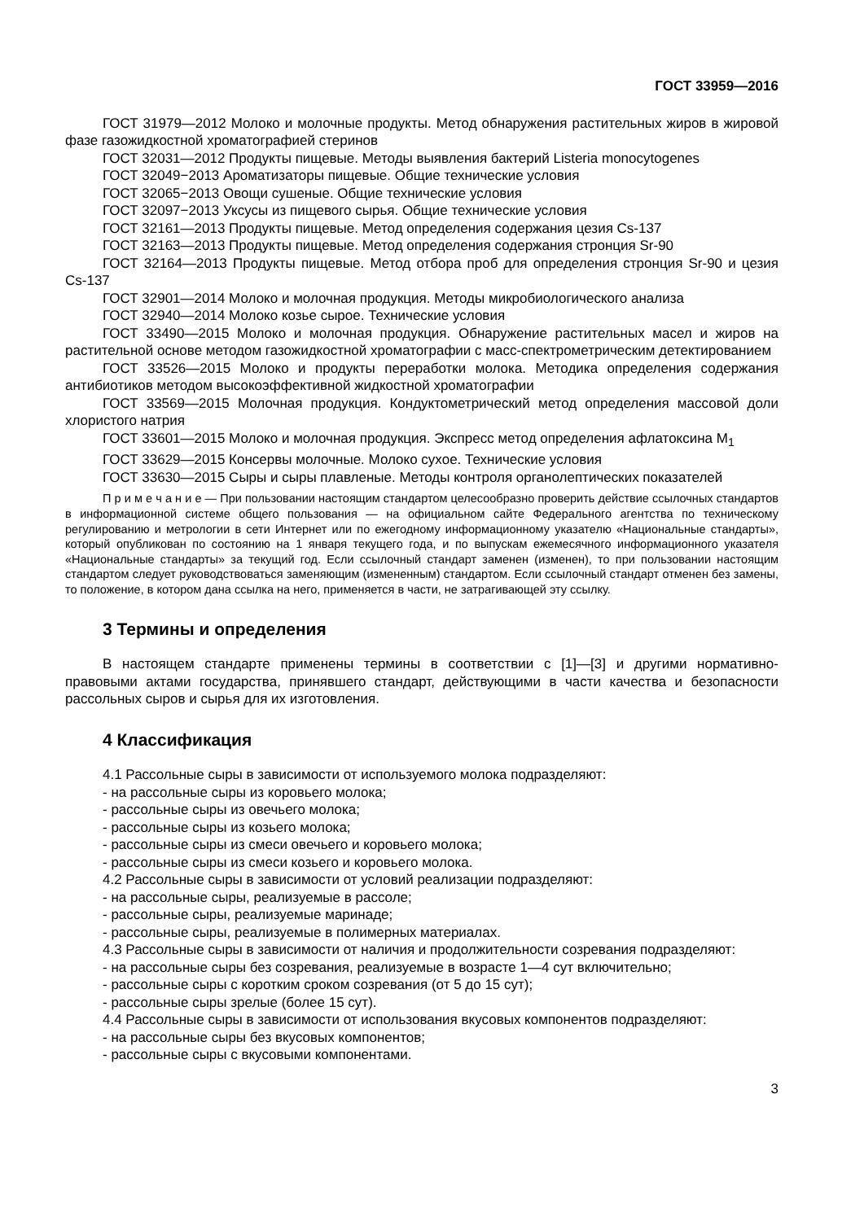ГОСТ 33959—2016
ГОСТ 31979—2012 Молоко и молочные продукты. Метод обнаружения растительных жиров в жировой фазе газожидкостной хроматографией стеринов
ГОСТ 32031—2012 Продукты пищевые. Методы выявления бактерий Listeria monocytogenes
ГОСТ 32049−2013 Ароматизаторы пищевые. Общие технические условия
ГОСТ 32065−2013 Овощи сушеные. Общие технические условия
ГОСТ 32097−2013 Уксусы из пищевого сырья. Общие технические условия
ГОСТ 32161—2013 Продукты пищевые. Метод определения содержания цезия Cs-137
ГОСТ 32163—2013 Продукты пищевые. Метод определения содержания стронция Sr-90
ГОСТ 32164—2013 Продукты пищевые. Метод отбора проб для определения стронция Sr-90 и цезия Cs-137
ГОСТ 32901—2014 Молоко и молочная продукция. Методы микробиологического анализа
ГОСТ 32940—2014 Молоко козье сырое. Технические условия
ГОСТ 33490—2015 Молоко и молочная продукция. Обнаружение растительных масел и жиров на растительной основе методом газожидкостной хроматографии с масс-спектрометрическим детектированием
ГОСТ 33526—2015 Молоко и продукты переработки молока. Методика определения содержания антибиотиков методом высокоэффективной жидкостной хроматографии
ГОСТ 33569—2015 Молочная продукция. Кондуктометрический метод определения массовой доли хлористого натрия
ГОСТ 33601—2015 Молоко и молочная продукция. Экспресс метод определения афлатоксина M<sub>1</sub>
ГОСТ 33629—2015 Консервы молочные. Молоко сухое. Технические условия
ГОСТ 33630—2015 Сыры и сыры плавленые. Методы контроля органолептических показателей
П р и м е ч а н и е — При пользовании настоящим стандартом целесообразно проверить действие ссылочных стандартов в информационной системе общего пользования — на официальном сайте Федерального агентства по техническому регулированию и метрологии в сети Интернет или по ежегодному информационному указателю «Национальные стандарты», который опубликован по состоянию на 1 января текущего года, и по выпускам ежемесячного информационного указателя «Национальные стандарты» за текущий год. Если ссылочный стандарт заменен (изменен), то при пользовании настоящим стандартом следует руководствоваться заменяющим (измененным) стандартом. Если ссылочный стандарт отменен без замены, то положение, в котором дана ссылка на него, применяется в части, не затрагивающей эту ссылку.
3 Термины и определения
В настоящем стандарте применены термины в соответствии с [1]—[3] и другими нормативно-правовыми актами государства, принявшего стандарт, действующими в части качества и безопасности рассольных сыров и сырья для их изготовления.
4 Классификация
4.1 Рассольные сыры в зависимости от используемого молока подразделяют:
- на рассольные сыры из коровьего молока;
- рассольные сыры из овечьего молока;
- рассольные сыры из козьего молока;
- рассольные сыры из смеси овечьего и коровьего молока;
- рассольные сыры из смеси козьего и коровьего молока.
4.2 Рассольные сыры в зависимости от условий реализации подразделяют:
- на рассольные сыры, реализуемые в рассоле;
- рассольные сыры, реализуемые маринаде;
- рассольные сыры, реализуемые в полимерных материалах.
4.3 Рассольные сыры в зависимости от наличия и продолжительности созревания подразделяют:
- на рассольные сыры без созревания, реализуемые в возрасте 1—4 сут включительно;
- рассольные сыры с коротким сроком созревания (от 5 до 15 сут);
- рассольные сыры зрелые (более 15 сут).
4.4 Рассольные сыры в зависимости от использования вкусовых компонентов подразделяют:
- на рассольные сыры без вкусовых компонентов;
- рассольные сыры с вкусовыми компонентами.
3